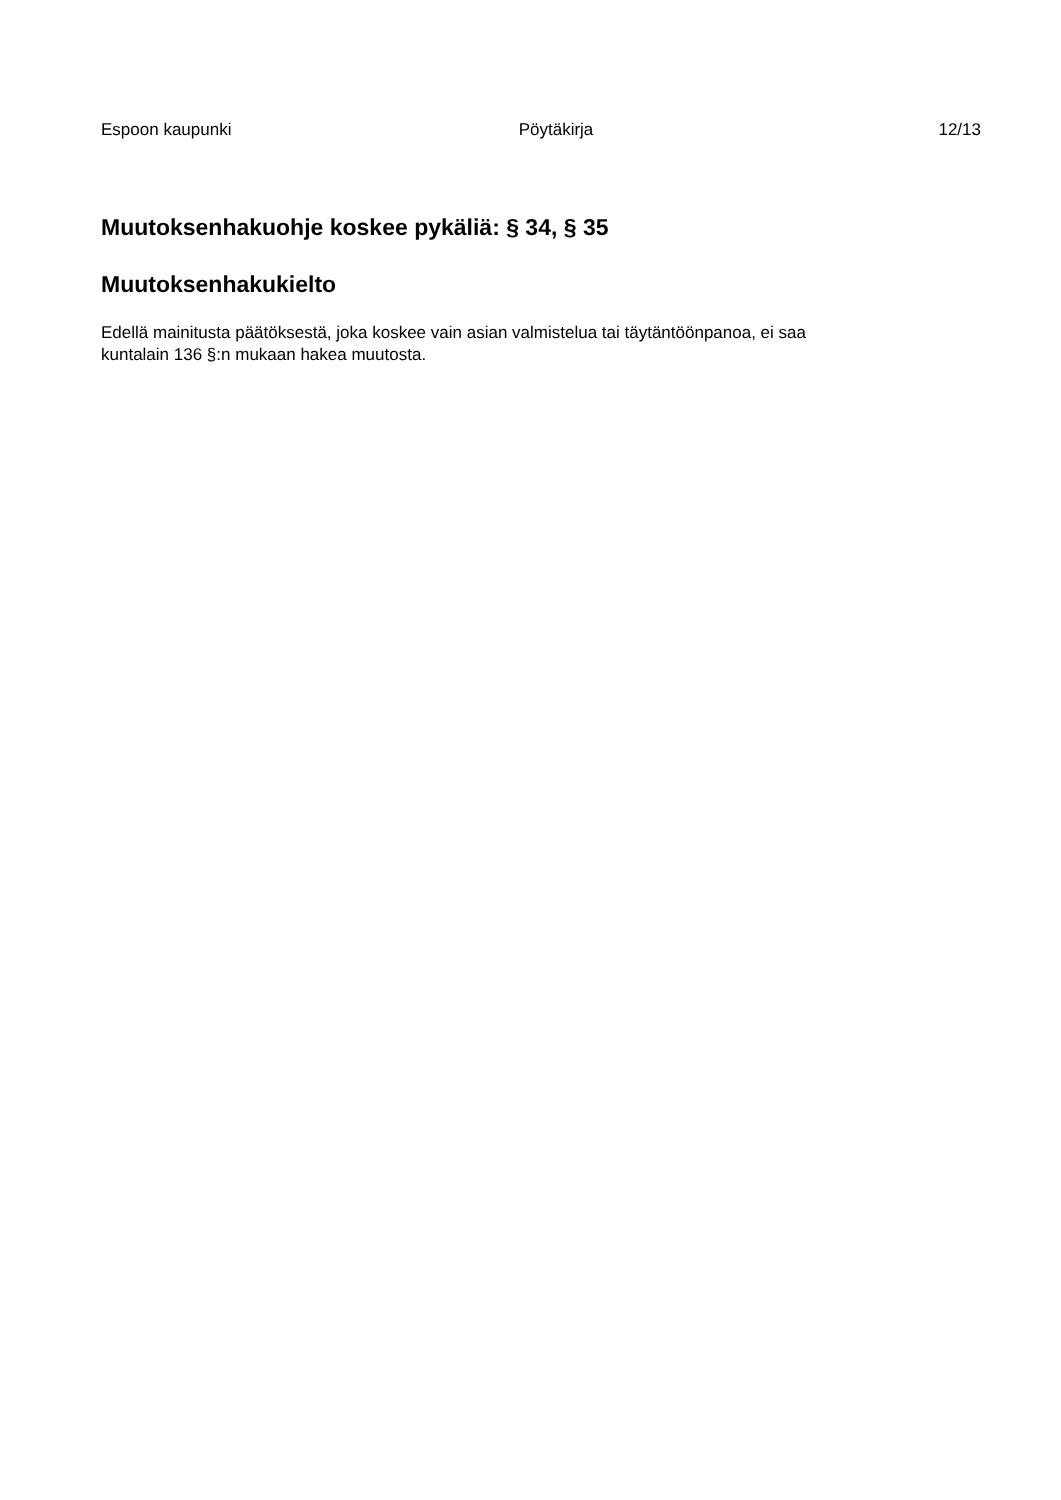Espoon kaupunki Pöytäkirja 12/13
Muutoksenhakuohje koskee pykäliä: § 34, § 35
Muutoksenhakukielto
Edellä mainitusta päätöksestä, joka koskee vain asian valmistelua tai täytäntöönpanoa, ei saa
kuntalain 136 §:n mukaan hakea muutosta.